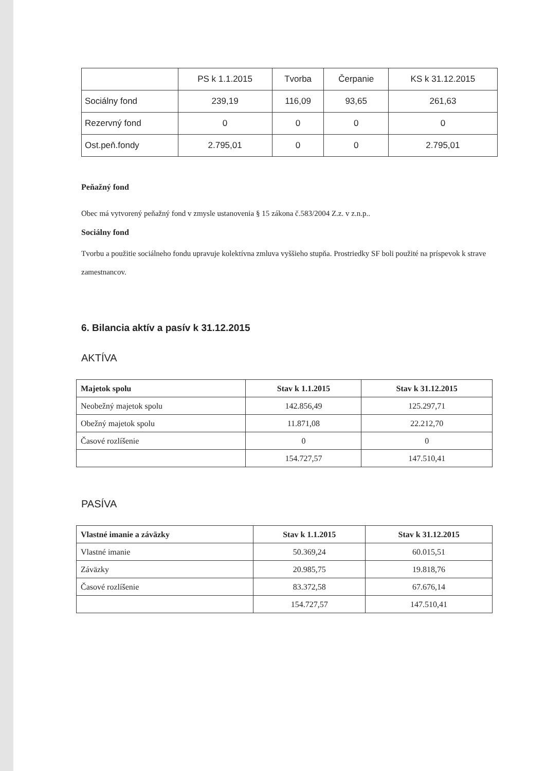| | PS k 1.1.2015 | Tvorba | Čerpanie | KS k 31.12.2015 |
| Sociálny fond | 239,19 | 116,09 | 93,65 | 261,63 |
| Rezervný fond | 0 | 0 | 0 | 0 |
| Ost.peň.fondy | 2.795,01 | 0 | 0 | 2.795,01 |
Peňažný fond
Obec má vytvorený peňažný fond v zmysle ustanovenia § 15 zákona č.583/2004 Z.z. v z.n.p..
Sociálny fond
Tvorbu a použitie sociálneho fondu upravuje kolektívna zmluva vyššieho stupňa. Prostriedky SF boli použité na príspevok k strave zamestnancov.
6. Bilancia aktív a pasív k 31.12.2015
AKTÍVA
| Majetok spolu | Stav k 1.1.2015 | Stav k 31.12.2015 |
| --- | --- | --- |
| Neobežný majetok spolu | 142.856,49 | 125.297,71 |
| Obežný majetok spolu | 11.871,08 | 22.212,70 |
| Časové rozlíšenie | 0 | 0 |
| | 154.727,57 | 147.510,41 |
PASÍVA
| Vlastné imanie a záväzky | Stav k 1.1.2015 | Stav k 31.12.2015 |
| --- | --- | --- |
| Vlastné imanie | 50.369,24 | 60.015,51 |
| Záväzky | 20.985,75 | 19.818,76 |
| Časové rozlíšenie | 83.372,58 | 67.676,14 |
| | 154.727,57 | 147.510,41 |